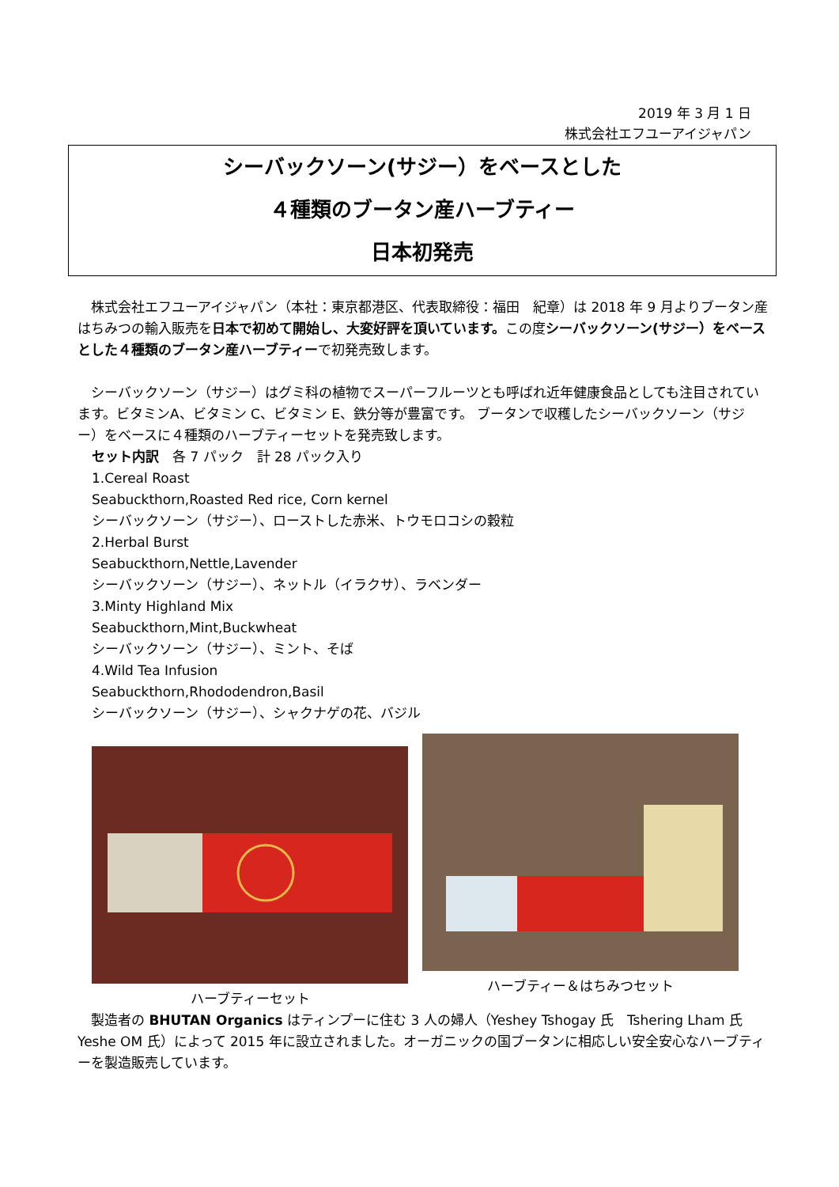2019 年 3 月 1 日
株式会社エフユーアイジャパン
シーバックソーン(サジー）をベースとした
４種類のブータン産ハーブティー
日本初発売
　株式会社エフユーアイジャパン（本社：東京都港区、代表取締役：福田　紀章）は 2018 年 9 月よりブータン産はちみつの輸入販売を日本で初めて開始し、大変好評を頂いています。この度シーバックソーン(サジー）をベースとした４種類のブータン産ハーブティーで初発売致します。
　シーバックソーン（サジー）はグミ科の植物でスーパーフルーツとも呼ばれ近年健康食品としても注目されています。ビタミンA、ビタミン C、ビタミン E、鉄分等が豊富です。 ブータンで収穫したシーバックソーン（サジー）をベースに４種類のハーブティーセットを発売致します。
セット内訳　各 7 パック　計 28 パック入り
1.Cereal Roast
Seabuckthorn,Roasted Red rice, Corn kernel
シーバックソーン（サジー）、ローストした赤米、トウモロコシの穀粒
2.Herbal Burst
Seabuckthorn,Nettle,Lavender
シーバックソーン（サジー）、ネットル（イラクサ）、ラベンダー
3.Minty Highland Mix
Seabuckthorn,Mint,Buckwheat
シーバックソーン（サジー）、ミント、そば
4.Wild Tea Infusion
Seabuckthorn,Rhododendron,Basil
シーバックソーン（サジー）、シャクナゲの花、バジル
ハーブティーセット ハーブティー＆はちみつセット
　製造者の BHUTAN Organics はティンプーに住む 3 人の婦人（Yeshey Tshogay 氏　Tshering Lham 氏　Yeshe OM 氏）によって 2015 年に設立されました。オーガニックの国ブータンに相応しい安全安心なハーブティーを製造販売しています。